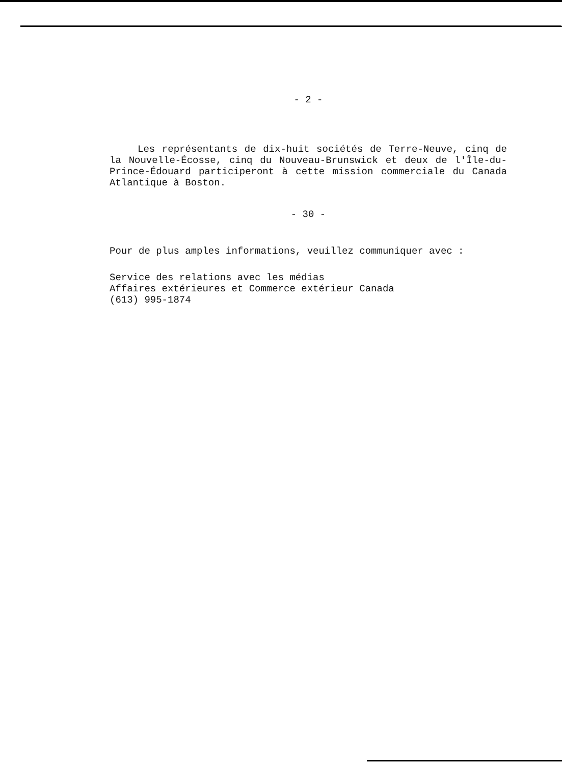- 2 -
Les représentants de dix-huit sociétés de Terre-Neuve, cinq de la Nouvelle-Écosse, cinq du Nouveau-Brunswick et deux de l'Île-du-Prince-Édouard participeront à cette mission commerciale du Canada Atlantique à Boston.
- 30 -
Pour de plus amples informations, veuillez communiquer avec :
Service des relations avec les médias
Affaires extérieures et Commerce extérieur Canada
(613) 995-1874